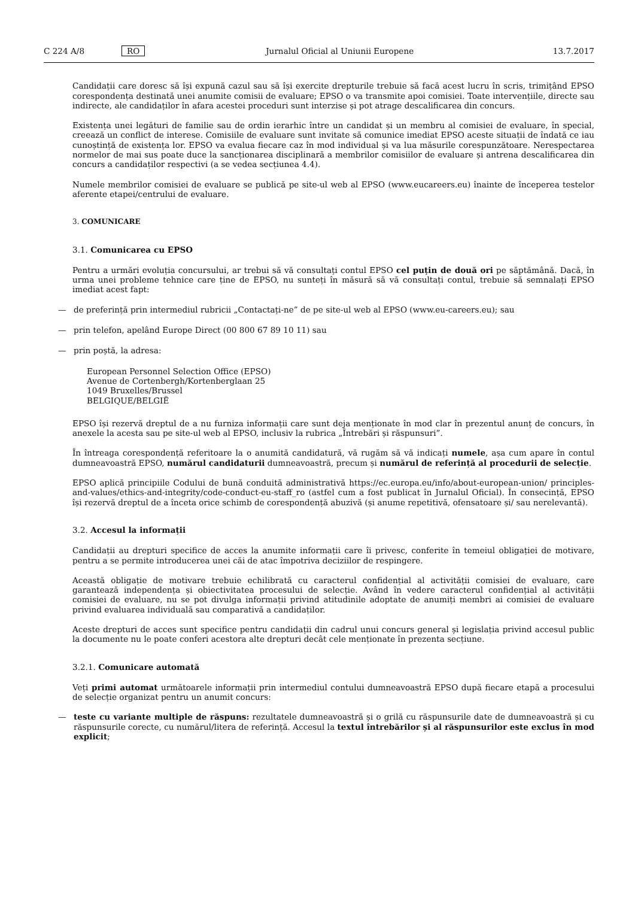C 224 A/8 RO Jurnalul Oficial al Uniunii Europene 13.7.2017
Candidații care doresc să își expună cazul sau să își exercite drepturile trebuie să facă acest lucru în scris, trimițând EPSO corespondența destinată unei anumite comisii de evaluare; EPSO o va transmite apoi comisiei. Toate intervențiile, directe sau indirecte, ale candidaților în afara acestei proceduri sunt interzise și pot atrage descalificarea din concurs.
Existența unei legături de familie sau de ordin ierarhic între un candidat și un membru al comisiei de evaluare, în special, creează un conflict de interese. Comisiile de evaluare sunt invitate să comunice imediat EPSO aceste situații de îndată ce iau cunoștință de existența lor. EPSO va evalua fiecare caz în mod individual și va lua măsurile corespunzătoare. Nerespectarea normelor de mai sus poate duce la sancționarea disciplinară a membrilor comisiilor de evaluare și antrena descalificarea din concurs a candidaților respectivi (a se vedea secțiunea 4.4).
Numele membrilor comisiei de evaluare se publică pe site-ul web al EPSO (www.eucareers.eu) înainte de începerea testelor aferente etapei/centrului de evaluare.
3. COMUNICARE
3.1. Comunicarea cu EPSO
Pentru a urmări evoluția concursului, ar trebui să vă consultați contul EPSO cel puțin de două ori pe săptămână. Dacă, în urma unei probleme tehnice care ține de EPSO, nu sunteți în măsură să vă consultați contul, trebuie să semnalați EPSO imediat acest fapt:
— de preferință prin intermediul rubricii „Contactați-ne” de pe site-ul web al EPSO (www.eu-careers.eu); sau
— prin telefon, apelând Europe Direct (00 800 67 89 10 11) sau
— prin poștă, la adresa:
European Personnel Selection Office (EPSO)
Avenue de Cortenbergh/Kortenberglaan 25
1049 Bruxelles/Brussel
BELGIQUE/BELGIË
EPSO își rezervă dreptul de a nu furniza informații care sunt deja menționate în mod clar în prezentul anunț de concurs, în anexele la acesta sau pe site-ul web al EPSO, inclusiv la rubrica „Întrebări și răspunsuri”.
În întreaga corespondență referitoare la o anumită candidatură, vă rugăm să vă indicați numele, așa cum apare în contul dumneavoastră EPSO, numărul candidaturii dumneavoastră, precum și numărul de referință al procedurii de selecție.
EPSO aplică principiile Codului de bună conduită administrativă https://ec.europa.eu/info/about-european-union/ principles-and-values/ethics-and-integrity/code-conduct-eu-staff_ro (astfel cum a fost publicat în Jurnalul Oficial). În consecință, EPSO își rezervă dreptul de a înceta orice schimb de corespondență abuzivă (și anume repetitivă, ofensatoare și/ sau nerelevantă).
3.2. Accesul la informații
Candidații au drepturi specifice de acces la anumite informații care îi privesc, conferite în temeiul obligației de motivare, pentru a se permite introducerea unei căi de atac împotriva deciziilor de respingere.
Această obligație de motivare trebuie echilibrată cu caracterul confidențial al activității comisiei de evaluare, care garantează independența și obiectivitatea procesului de selecție. Având în vedere caracterul confidențial al activității comisiei de evaluare, nu se pot divulga informații privind atitudinile adoptate de anumiți membri ai comisiei de evaluare privind evaluarea individuală sau comparativă a candidaților.
Aceste drepturi de acces sunt specifice pentru candidații din cadrul unui concurs general și legislația privind accesul public la documente nu le poate conferi acestora alte drepturi decât cele menționate în prezenta secțiune.
3.2.1. Comunicare automată
Veți primi automat următoarele informații prin intermediul contului dumneavoastră EPSO după fiecare etapă a procesului de selecție organizat pentru un anumit concurs:
— teste cu variante multiple de răspuns: rezultatele dumneavoastră și o grilă cu răspunsurile date de dumneavoastră și cu răspunsurile corecte, cu numărul/litera de referință. Accesul la textul întrebărilor și al răspunsurilor este exclus în mod explicit;